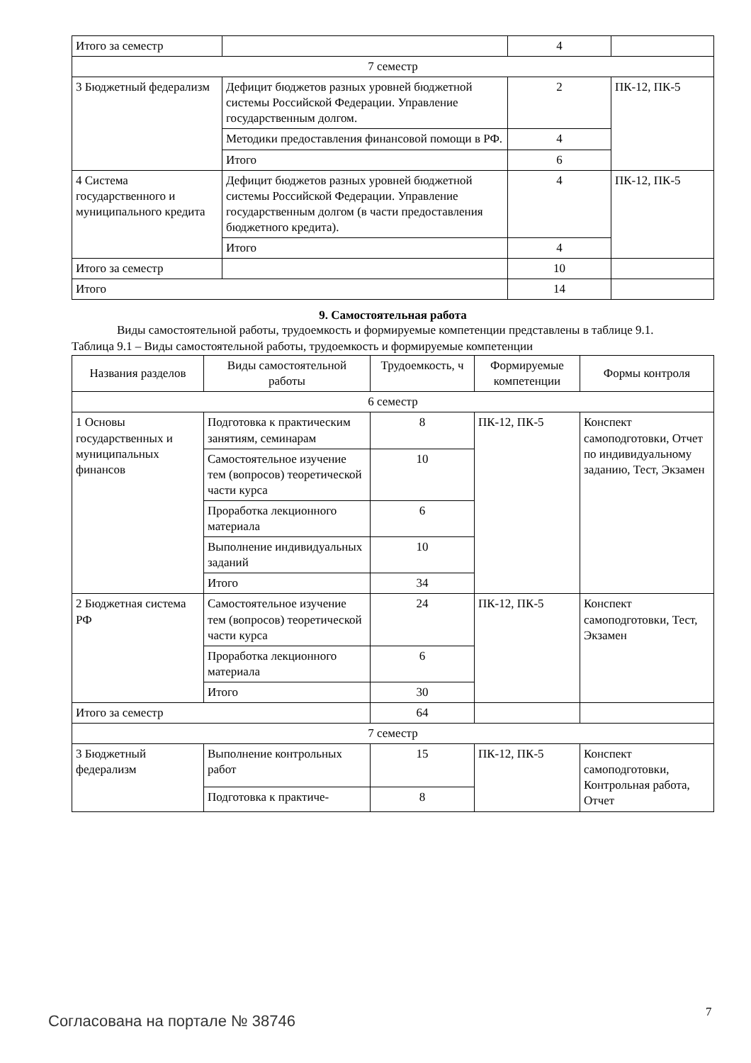| Итого за семестр | | 4 | |
| 7 семестр | | | |
| 3 Бюджетный федерализм | Дефицит бюджетов разных уровней бюджетной системы Российской Федерации. Управление государственным долгом. | 2 | ПК-12, ПК-5 |
| | Методики предоставления финансовой помощи в РФ. | 4 | |
| | Итого | 6 | |
| 4 Система государственного и муниципального кредита | Дефицит бюджетов разных уровней бюджетной системы Российской Федерации. Управление государственным долгом (в части предоставления бюджетного кредита). | 4 | ПК-12, ПК-5 |
| | Итого | 4 | |
| Итого за семестр | | 10 | |
| Итого | | 14 | |
9. Самостоятельная работа
Виды самостоятельной работы, трудоемкость и формируемые компетенции представлены в таблице 9.1.
Таблица 9.1 – Виды самостоятельной работы, трудоемкость и формируемые компетенции
| Названия разделов | Виды самостоятельной работы | Трудоемкость, ч | Формируемые компетенции | Формы контроля |
| --- | --- | --- | --- | --- |
| 6 семестр | | | | |
| 1 Основы государственных и муниципальных финансов | Подготовка к практическим занятиям, семинарам | 8 | ПК-12, ПК-5 | Конспект самоподготовки, Отчет по индивидуальному заданию, Тест, Экзамен |
| | Самостоятельное изучение тем (вопросов) теоретической части курса | 10 | | |
| | Проработка лекционного материала | 6 | | |
| | Выполнение индивидуальных заданий | 10 | | |
| | Итого | 34 | | |
| 2 Бюджетная система РФ | Самостоятельное изучение тем (вопросов) теоретической части курса | 24 | ПК-12, ПК-5 | Конспект самоподготовки, Тест, Экзамен |
| | Проработка лекционного материала | 6 | | |
| | Итого | 30 | | |
| Итого за семестр | | 64 | | |
| 7 семестр | | | | |
| 3 Бюджетный федерализм | Выполнение контрольных работ | 15 | ПК-12, ПК-5 | Конспект самоподготовки, Контрольная работа, Отчет |
| | Подготовка к практиче- | 8 | | |
Согласована на портале № 38746 7